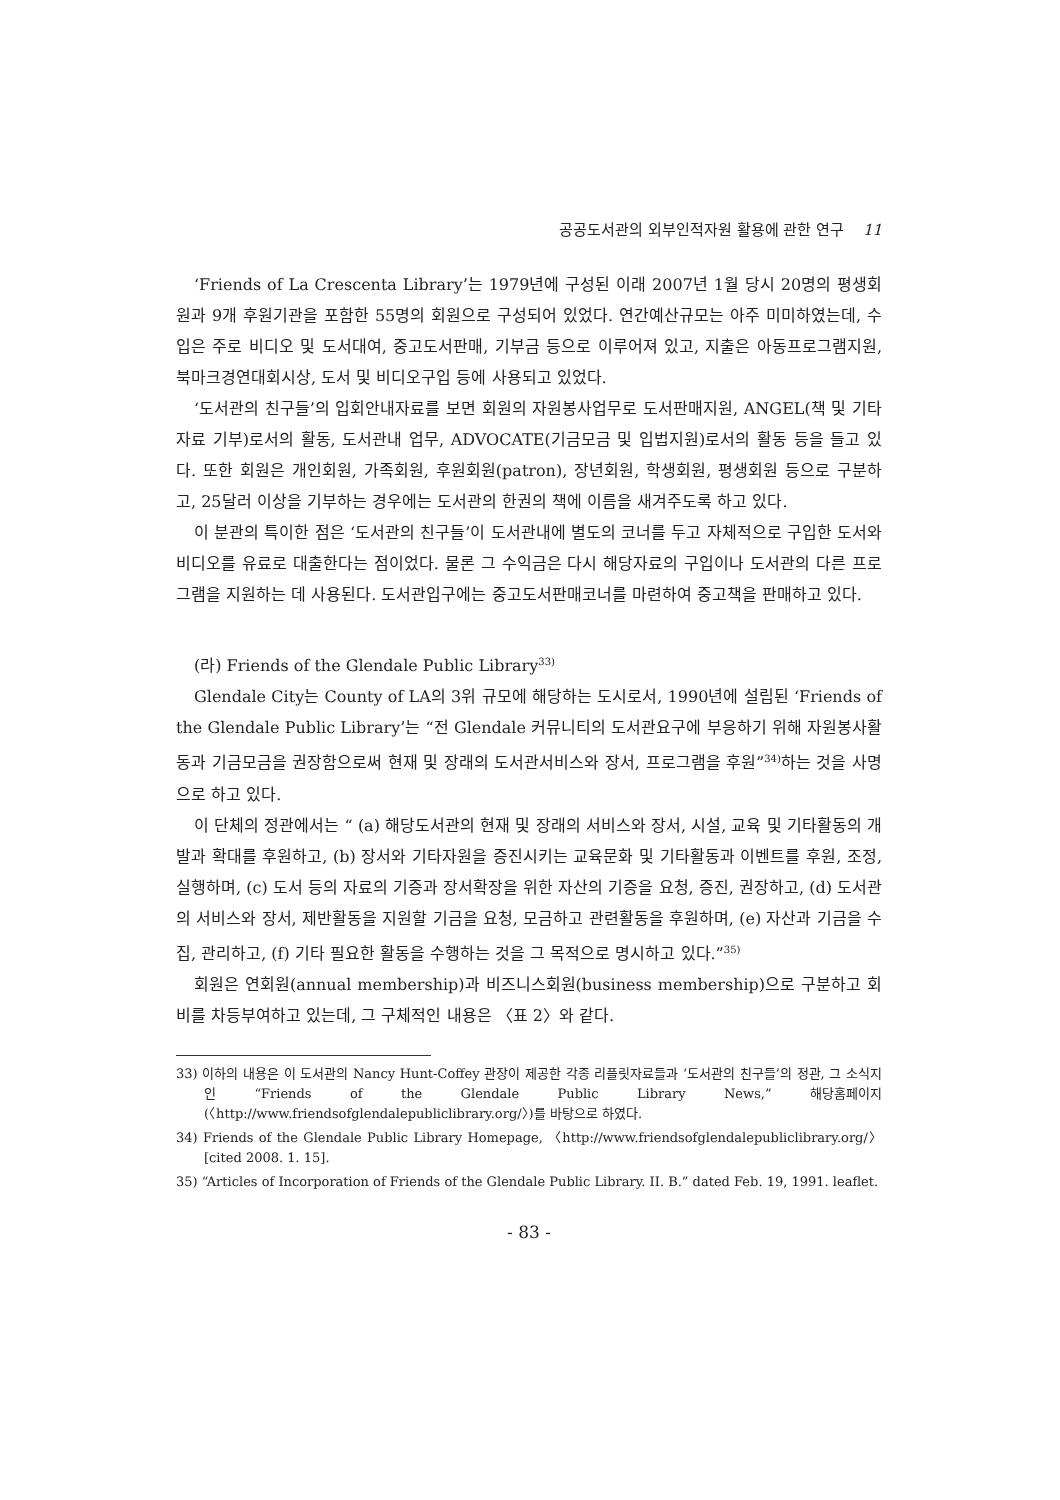공공도서관의 외부인적자원 활용에 관한 연구 11
‘Friends of La Crescenta Library’는 1979년에 구성된 이래 2007년 1월 당시 20명의 평생회원과 9개 후원기관을 포함한 55명의 회원으로 구성되어 있었다. 연간예산규모는 아주 미미하였는데, 수입은 주로 비디오 및 도서대여, 중고도서판매, 기부금 등으로 이루어져 있고, 지출은 아동프로그램지원, 북마크경연대회시상, 도서 및 비디오구입 등에 사용되고 있었다.
‘도서관의 친구들’의 입회안내자료를 보면 회원의 자원봉사업무로 도서판매지원, ANGEL(책 및 기타자료 기부)로서의 활동, 도서관내 업무, ADVOCATE(기금모금 및 입법지원)로서의 활동 등을 들고 있다. 또한 회원은 개인회원, 가족회원, 후원회원(patron), 장년회원, 학생회원, 평생회원 등으로 구분하고, 25달러 이상을 기부하는 경우에는 도서관의 한권의 책에 이름을 새겨주도록 하고 있다.
이 분관의 특이한 점은 ‘도서관의 친구들’이 도서관내에 별도의 코너를 두고 자체적으로 구입한 도서와 비디오를 유료로 대출한다는 점이었다. 물론 그 수익금은 다시 해당자료의 구입이나 도서관의 다른 프로그램을 지원하는 데 사용된다. 도서관입구에는 중고도서판매코너를 마련하여 중고책을 판매하고 있다.
(라) Friends of the Glendale Public Library<sup>33)</sup>
Glendale City는 County of LA의 3위 규모에 해당하는 도시로서, 1990년에 설립된 ‘Friends of the Glendale Public Library’는 “전 Glendale 커뮤니티의 도서관요구에 부응하기 위해 자원봉사활동과 기금모금을 권장함으로써 현재 및 장래의 도서관서비스와 장서, 프로그램을 후원”<sup>34)</sup>하는 것을 사명으로 하고 있다.
이 단체의 정관에서는 “ (a) 해당도서관의 현재 및 장래의 서비스와 장서, 시설, 교육 및 기타활동의 개발과 확대를 후원하고, (b) 장서와 기타자원을 증진시키는 교육문화 및 기타활동과 이벤트를 후원, 조정, 실행하며, (c) 도서 등의 자료의 기증과 장서확장을 위한 자산의 기증을 요청, 증진, 권장하고, (d) 도서관의 서비스와 장서, 제반활동을 지원할 기금을 요청, 모금하고 관련활동을 후원하며, (e) 자산과 기금을 수집, 관리하고, (f) 기타 필요한 활동을 수행하는 것을 그 목적으로 명시하고 있다.”<sup>35)</sup>
회원은 연회원(annual membership)과 비즈니스회원(business membership)으로 구분하고 회비를 차등부여하고 있는데, 그 구체적인 내용은 〈표 2〉와 같다.
33) 이하의 내용은 이 도서관의 Nancy Hunt-Coffey 관장이 제공한 각종 리플릿자료들과 ‘도서관의 친구들’의 정관, 그 소식지인 “Friends of the Glendale Public Library News,” 해당홈페이지(〈http://www.friendsofglendalepubliclibrary.org/〉)를 바탕으로 하였다.
34) Friends of the Glendale Public Library Homepage, 〈http://www.friendsofglendalepubliclibrary.org/〉 [cited 2008. 1. 15].
35) “Articles of Incorporation of Friends of the Glendale Public Library. II. B.” dated Feb. 19, 1991. leaflet.
- 83 -